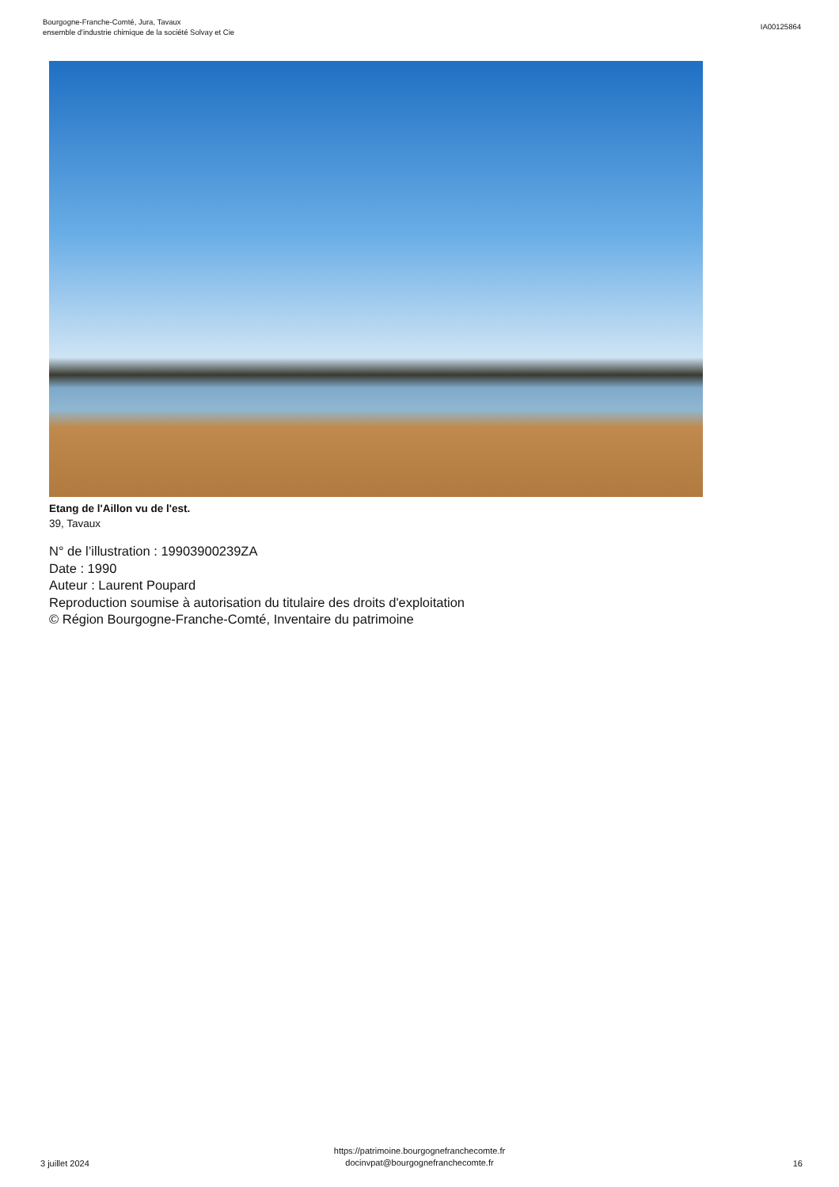Bourgogne-Franche-Comté, Jura, Tavaux
ensemble d'industrie chimique de la société Solvay et Cie
IA00125864
Etang de l'Aillon vu de l'est.
39, Tavaux
N° de l’illustration : 19903900239ZA
Date : 1990
Auteur : Laurent Poupard
Reproduction soumise à autorisation du titulaire des droits d'exploitation
© Région Bourgogne-Franche-Comté, Inventaire du patrimoine
3 juillet 2024
https://patrimoine.bourgognefranchecomte.fr
docinvpat@bourgognefranchecomte.fr
16